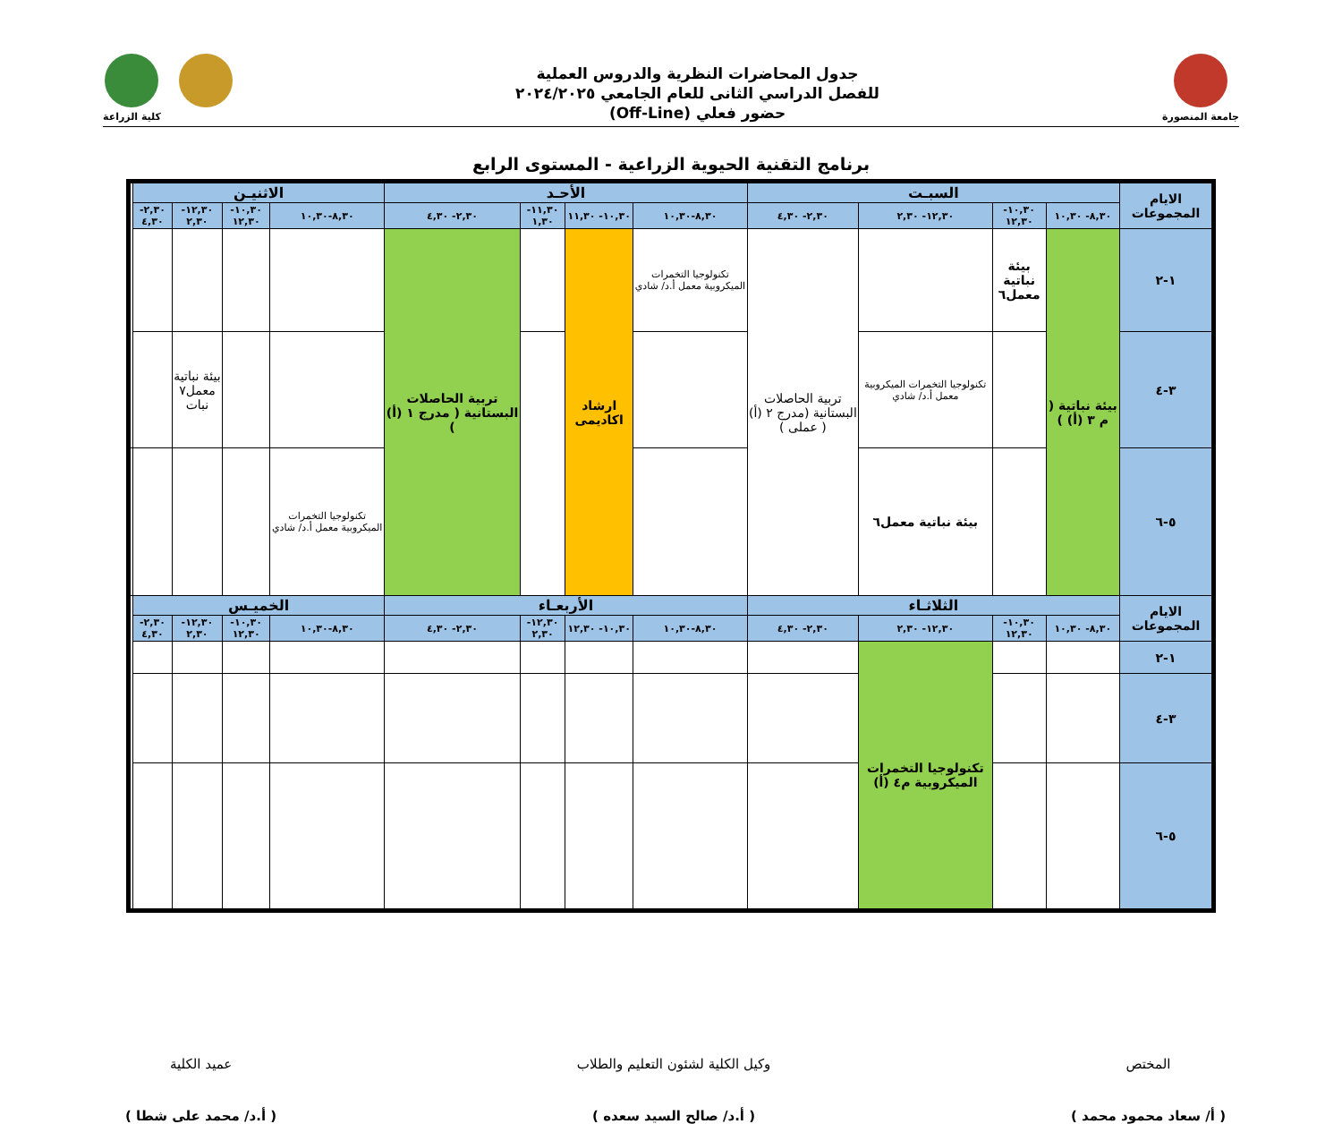جامعة المنصورة
جدول المحاضرات النظرية والدروس العملية
للفصل الدراسي الثانى للعام الجامعي ٢٠٢٤/٢٠٢٥
حضور فعلي (Off-Line)
كلية الزراعة
برنامج التقنية الحيوية الزراعية - المستوى الرابع
| الايام المجموعات | السبـت | | | | الأحـد | | | | الاثنيـن | | | | |
| --- | --- | --- | --- | --- | --- | --- | --- | --- | --- | --- | --- | --- | --- |
| | ٨,٣٠- ١٠,٣٠ | ١٠,٣٠- ١٢,٣٠ | ١٢,٣٠- ٢,٣٠ | ٢,٣٠- ٤,٣٠ | ٨,٣٠-١٠,٣٠ | ١٠,٣٠- ١١,٣٠ | ١١,٣٠- ١,٣٠ | ٢,٣٠- ٤,٣٠ | ٨,٣٠-١٠,٣٠ | ١٠,٣٠- ١٢,٣٠ | ١٢,٣٠- ٢,٣٠ | ٢,٣٠- ٤,٣٠ | |
| ١-٢ | بيئة نباتية ( م ٣ (أ) ) | بيئة نباتية معمل٦ | | تربية الحاصلات البستانية (مدرج ٢ (أ) ( عملى ) | تكنولوجيا التخمرات الميكروبية معمل أ.د/ شادي | ارشاد اكاديمى | | تربية الحاصلات البستانية ( مدرج ١ (أ) ) | | | | | |
| ٣-٤ | | | تكنولوجيا التخمرات الميكروبية معمل أ.د/ شادي | | | | | | | | بيئة نباتية معمل٧ نبات | | |
| ٥-٦ | | | بيئة نباتية معمل٦ | | | | | | تكنولوجيا التخمرات الميكروبية معمل أ.د/ شادي | | | | |
| الايام المجموعات | الثلاثـاء | | | | الأربعـاء | | | | الخميـس | | | | |
| | ٨,٣٠- ١٠,٣٠ | ١٠,٣٠- ١٢,٣٠ | ١٢,٣٠- ٢,٣٠ | ٢,٣٠- ٤,٣٠ | ٨,٣٠-١٠,٣٠ | ١٠,٣٠- ١٢,٣٠ | ١٢,٣٠- ٢,٣٠ | ٢,٣٠- ٤,٣٠ | ٨,٣٠-١٠,٣٠ | ١٠,٣٠- ١٢,٣٠ | ١٢,٣٠- ٢,٣٠ | ٢,٣٠- ٤,٣٠ | |
| ١-٢ | | | تكنولوجيا التخمرات الميكروبية م٤ (أ) | | | | | | | | | | |
| ٣-٤ | | | | | | | | | | | | | |
| ٥-٦ | | | | | | | | | | | | | |
المختص
( أ/ سعاد محمود محمد )
وكيل الكلية لشئون التعليم والطلاب
( أ.د/ صالح السيد سعده )
عميد الكلية
( أ.د/ محمد على شطا )